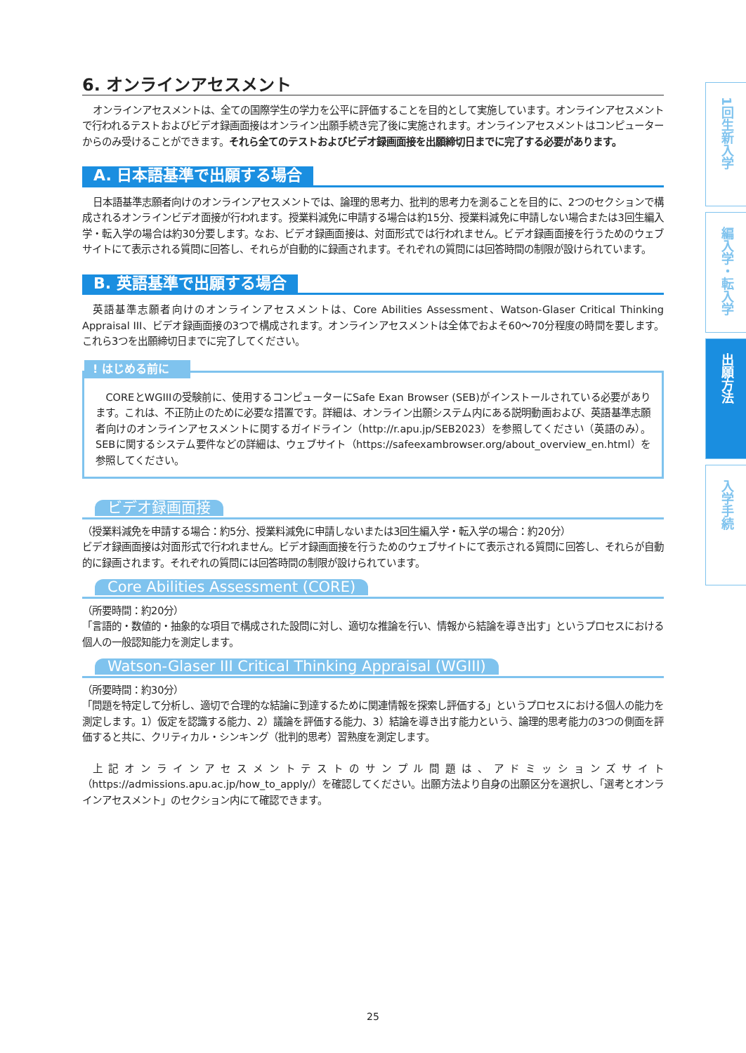6. オンラインアセスメント
オンラインアセスメントは、全ての国際学生の学力を公平に評価することを目的として実施しています。オンラインアセスメントで行われるテストおよびビデオ録画面接はオンライン出願手続き完了後に実施されます。オンラインアセスメントはコンピューターからのみ受けることができます。それら全てのテストおよびビデオ録画面接を出願締切日までに完了する必要があります。
A. 日本語基準で出願する場合
日本語基準志願者向けのオンラインアセスメントでは、論理的思考力、批判的思考力を測ることを目的に、2つのセクションで構成されるオンラインビデオ面接が行われます。授業料減免に申請する場合は約15分、授業料減免に申請しない場合または3回生編入学・転入学の場合は約30分要します。なお、ビデオ録画面接は、対面形式では行われません。ビデオ録画面接を行うためのウェブサイトにて表示される質問に回答し、それらが自動的に録画されます。それぞれの質問には回答時間の制限が設けられています。
B. 英語基準で出願する場合
英語基準志願者向けのオンラインアセスメントは、Core Abilities Assessment、Watson-Glaser Critical Thinking Appraisal III、ビデオ録画面接の3つで構成されます。オンラインアセスメントは全体でおよそ60～70分程度の時間を要します。これら3つを出願締切日までに完了してください。
! はじめる前に
COREとWGIIIの受験前に、使用するコンピューターにSafe Exan Browser (SEB)がインストールされている必要があります。これは、不正防止のために必要な措置です。詳細は、オンライン出願システム内にある説明動画および、英語基準志願者向けのオンラインアセスメントに関するガイドライン（http://r.apu.jp/SEB2023）を参照してください（英語のみ）。SEBに関するシステム要件などの詳細は、ウェブサイト（https://safeexambrowser.org/about_overview_en.html）を参照してください。
ビデオ録画面接
（授業料減免を申請する場合：約5分、授業料減免に申請しないまたは3回生編入学・転入学の場合：約20分）
ビデオ録画面接は対面形式で行われません。ビデオ録画面接を行うためのウェブサイトにて表示される質問に回答し、それらが自動的に録画されます。それぞれの質問には回答時間の制限が設けられています。
Core Abilities Assessment (CORE)
（所要時間：約20分）
「言語的・数値的・抽象的な項目で構成された設問に対し、適切な推論を行い、情報から結論を導き出す」というプロセスにおける個人の一般認知能力を測定します。
Watson-Glaser III Critical Thinking Appraisal (WGIII)
（所要時間：約30分）
「問題を特定して分析し、適切で合理的な結論に到達するために関連情報を探索し評価する」というプロセスにおける個人の能力を測定します。1）仮定を認識する能力、2）議論を評価する能力、3）結論を導き出す能力という、論理的思考能力の3つの側面を評価すると共に、クリティカル・シンキング（批判的思考）習熟度を測定します。
上記オンラインアセスメントテストのサンプル問題は、アドミッションズサイト（https://admissions.apu.ac.jp/how_to_apply/）を確認してください。出願方法より自身の出願区分を選択し、「選考とオンラインアセスメント」のセクション内にて確認できます。
1回生新入学
編入学・転入学
出願方法
入学手続
25